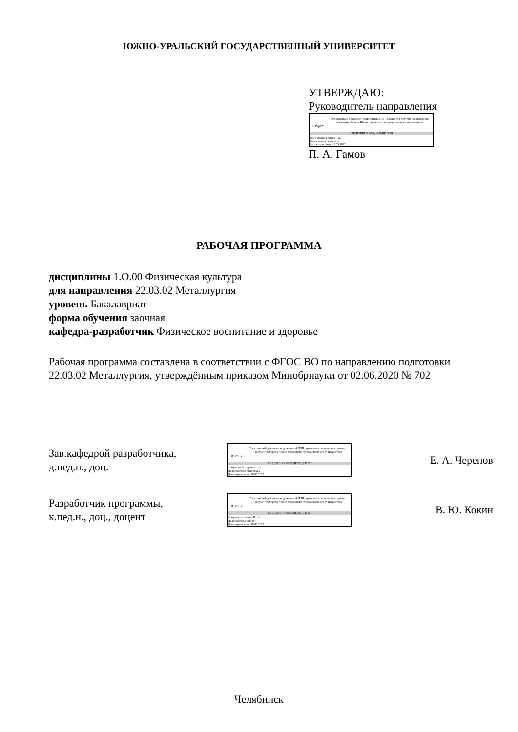ЮЖНО-УРАЛЬСКИЙ ГОСУДАРСТВЕННЫЙ УНИВЕРСИТЕТ
УТВЕРЖДАЮ:
Руководитель направления
ЮУрГУ
Электронный документ, подписанный ПЭП, хранится в системе электронного документооборота Южно-Уральского государственного университета
СВЕДЕНИЯ О ВЛАДЕЛЬЦЕ ПЭП
Кому выдан: Гамов П. А.
Пользователь: gamovpa
Дата подписания: 19.05.2022
П. А. Гамов
РАБОЧАЯ ПРОГРАММА
дисциплины 1.О.00 Физическая культура
для направления 22.03.02 Металлургия
уровень Бакалавриат
форма обучения заочная
кафедра-разработчик Физическое воспитание и здоровье
Рабочая программа составлена в соответствии с ФГОС ВО по направлению подготовки 22.03.02 Металлургия, утверждённым приказом Минобрнауки от 02.06.2020 № 702
Зав.кафедрой разработчика,
д.пед.н., доц.
ЮУрГУ
Электронный документ, подписанный ПЭП, хранится в системе электронного документооборота Южно-Уральского государственного университета
СВЕДЕНИЯ О ВЛАДЕЛЬЦЕ ПЭП
Кому выдан: Черепов Е. А.
Пользователь: cherepovea
Дата подписания: 19.05.2022
Е. А. Черепов
Разработчик программы,
к.пед.н., доц., доцент
ЮУрГУ
Электронный документ, подписанный ПЭП, хранится в системе электронного документооборота Южно-Уральского государственного университета
СВЕДЕНИЯ О ВЛАДЕЛЬЦЕ ПЭП
Кому выдан: Кокин В. Ю.
Пользователь: kokinvi
Дата подписания: 19.05.2022
В. Ю. Кокин
Челябинск